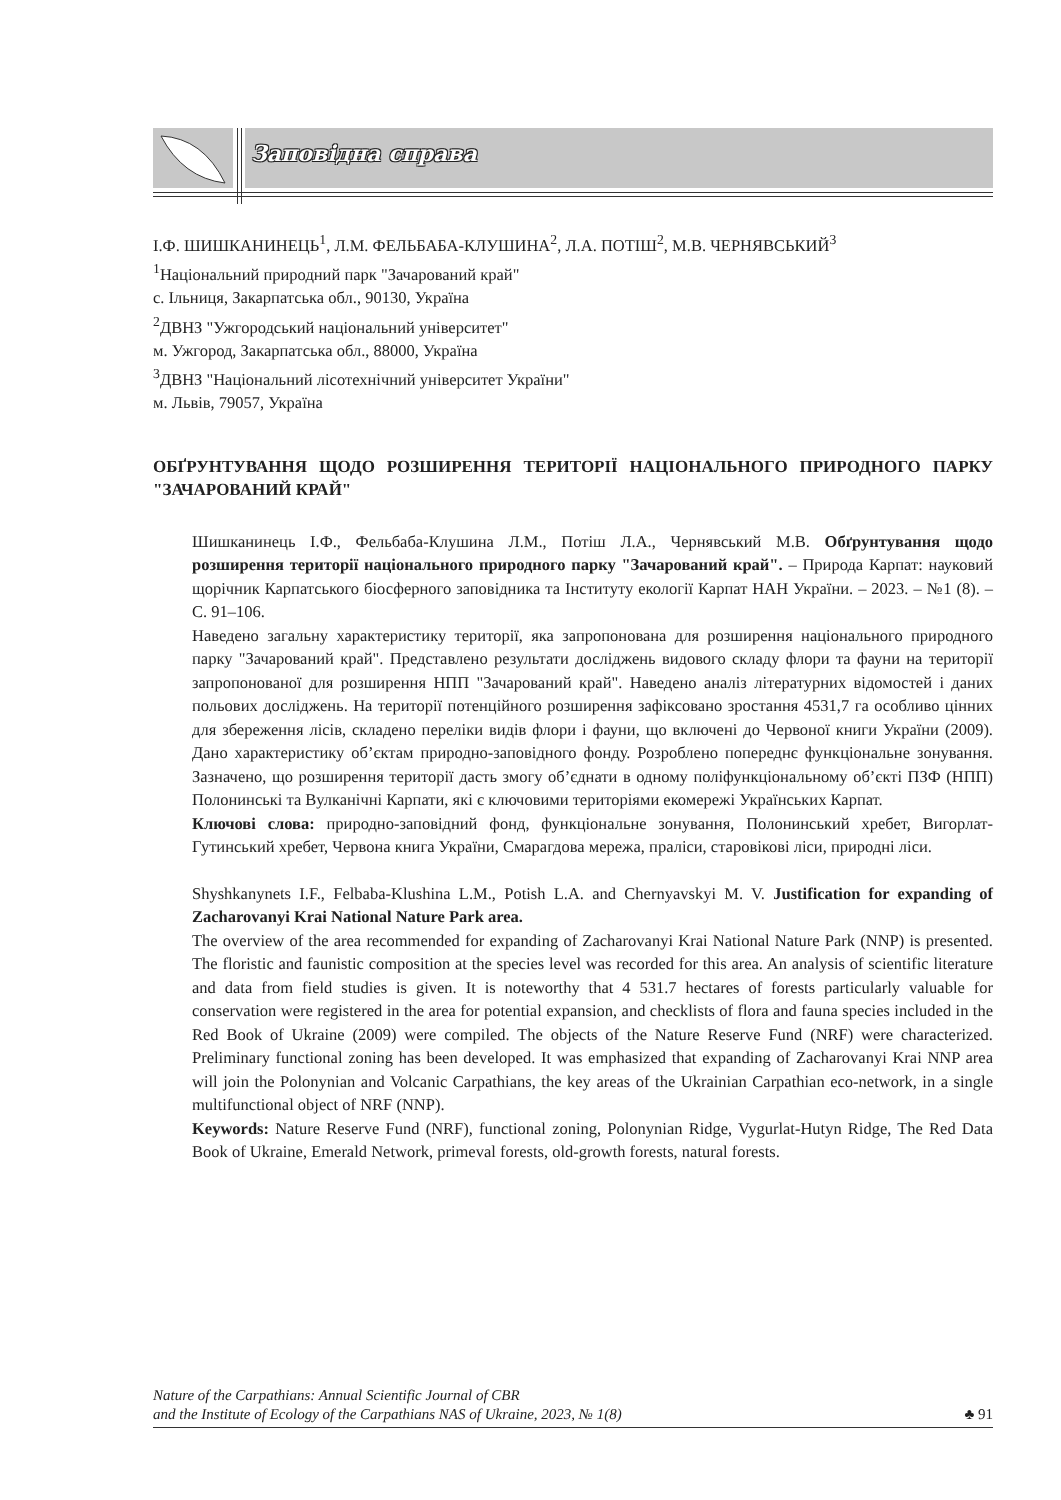Заповідна справа
І.Ф. ШИШКАНИНЕЦЬ<sup>1</sup>, Л.М. ФЕЛЬБАБА-КЛУШИНА<sup>2</sup>, Л.А. ПОТІШ<sup>2</sup>, М.В. ЧЕРНЯВСЬКИЙ<sup>3</sup>
<sup>1</sup> Національний природний парк "Зачарований край"
с. Ільниця, Закарпатська обл., 90130, Україна
<sup>2</sup> ДВНЗ "Ужгородський національний університет"
м. Ужгород, Закарпатська обл., 88000, Україна
<sup>3</sup> ДВНЗ "Національний лісотехнічний університет України"
м. Львів, 79057, Україна
ОБҐРУНТУВАННЯ ЩОДО РОЗШИРЕННЯ ТЕРИТОРІЇ НАЦІОНАЛЬНОГО ПРИРОДНОГО ПАРКУ "ЗАЧАРОВАНИЙ КРАЙ"
Шишканинець І.Ф., Фельбаба-Клушина Л.М., Потіш Л.А., Чернявський М.В. Обґрунтування щодо розширення території національного природного парку "Зачарований край". – Природа Карпат: науковий щорічник Карпатського біосферного заповідника та Інституту екології Карпат НАН України. – 2023. – №1 (8). – С. 91–106.
Наведено загальну характеристику території, яка запропонована для розширення національного природного парку "Зачарований край". Представлено результати досліджень видового складу флори та фауни на території запропонованої для розширення НПП "Зачарований край". Наведено аналіз літературних відомостей і даних польових досліджень. На території потенційного розширення зафіксовано зростання 4531,7 га особливо цінних для збереження лісів, складено переліки видів флори і фауни, що включені до Червоної книги України (2009). Дано характеристику об’єктам природно-заповідного фонду. Розроблено попереднє функціональне зонування. Зазначено, що розширення території дасть змогу об’єднати в одному поліфункціональному об’єкті ПЗФ (НПП) Полонинські та Вулканічні Карпати, які є ключовими територіями екомережі Українських Карпат.
Ключові слова: природно-заповідний фонд, функціональне зонування, Полонинський хребет, Вигорлат-Гутинський хребет, Червона книга України, Смарагдова мережа, праліси, старовікові ліси, природні ліси.
Shyshkanynets I.F., Felbaba-Klushina L.M., Potish L.A. and Chernyavskyi M. V. Justification for expanding of Zacharovanyi Krai National Nature Park area.
The overview of the area recommended for expanding of Zacharovanyi Krai National Nature Park (NNP) is presented. The floristic and faunistic composition at the species level was recorded for this area. An analysis of scientific literature and data from field studies is given. It is noteworthy that 4 531.7 hectares of forests particularly valuable for conservation were registered in the area for potential expansion, and checklists of flora and fauna species included in the Red Book of Ukraine (2009) were compiled. The objects of the Nature Reserve Fund (NRF) were characterized. Preliminary functional zoning has been developed. It was emphasized that expanding of Zacharovanyi Krai NNP area will join the Polonynian and Volcanic Carpathians, the key areas of the Ukrainian Carpathian eco-network, in a single multifunctional object of NRF (NNP).
Keywords: Nature Reserve Fund (NRF), functional zoning, Polonynian Ridge, Vygurlat-Hutyn Ridge, The Red Data Book of Ukraine, Emerald Network, primeval forests, old-growth forests, natural forests.
Nature of the Carpathians: Annual Scientific Journal of CBR
and the Institute of Ecology of the Carpathians NAS of Ukraine, 2023, № 1(8)
♣ 91